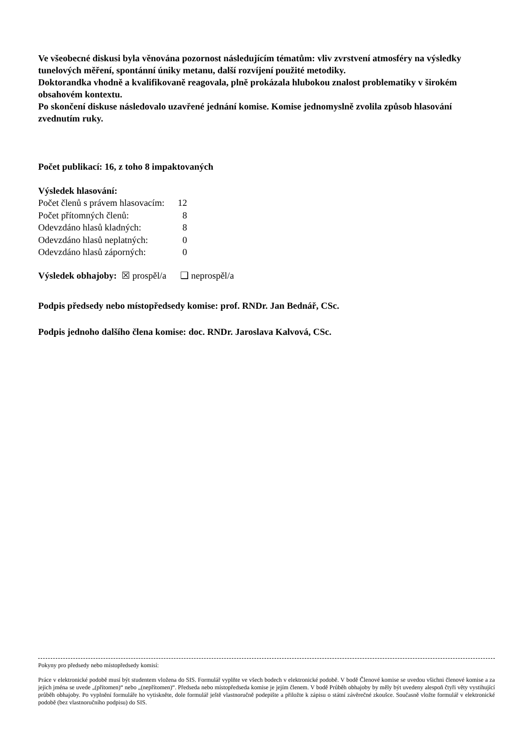Ve všeobecné diskusi byla věnována pozornost následujícím tématům: vliv zvrstvení atmosféry na výsledky tunelových měření, spontánní úniky metanu, další rozvíjení použité metodiky.
Doktorandka vhodně a kvalifikovaně reagovala, plně prokázala hlubokou znalost problematiky v širokém obsahovém kontextu.
Po skončení diskuse následovalo uzavřené jednání komise. Komise jednomyslně zvolila způsob hlasování zvednutím ruky.
Počet publikací: 16, z toho 8 impaktovaných
Výsledek hlasování:
| Počet členů s právem hlasovacím: | 12 |
| Počet přítomných členů: | 8 |
| Odevzdáno hlasů kladných: | 8 |
| Odevzdáno hlasů neplatných: | 0 |
| Odevzdáno hlasů záporných: | 0 |
Výsledek obhajoby: ☒ prospěl/a ❑ neprospěl/a
Podpis předsedy nebo místopředsedy komise: prof. RNDr. Jan Bednář, CSc.
Podpis jednoho dalšího člena komise: doc. RNDr. Jaroslava Kalvová, CSc.
Pokyny pro předsedy nebo místopředsedy komisí:
Práce v elektronické podobě musí být studentem vložena do SIS. Formulář vyplňte ve všech bodech v elektronické podobě. V bodě Členové komise se uvedou všichni členové komise a za jejich jména se uvede „(přítomen)“ nebo „(nepřítomen)“. Předseda nebo místopředseda komise je jejím členem. V bodě Průběh obhajoby by měly být uvedeny alespoň čtyři věty vystihující průběh obhajoby. Po vyplnění formuláře ho vytiskněte, dole formulář ještě vlastnoručně podepište a přiložte k zápisu o státní závěrečné zkoušce. Současně vložte formulář v elektronické podobě (bez vlastnoručního podpisu) do SIS.